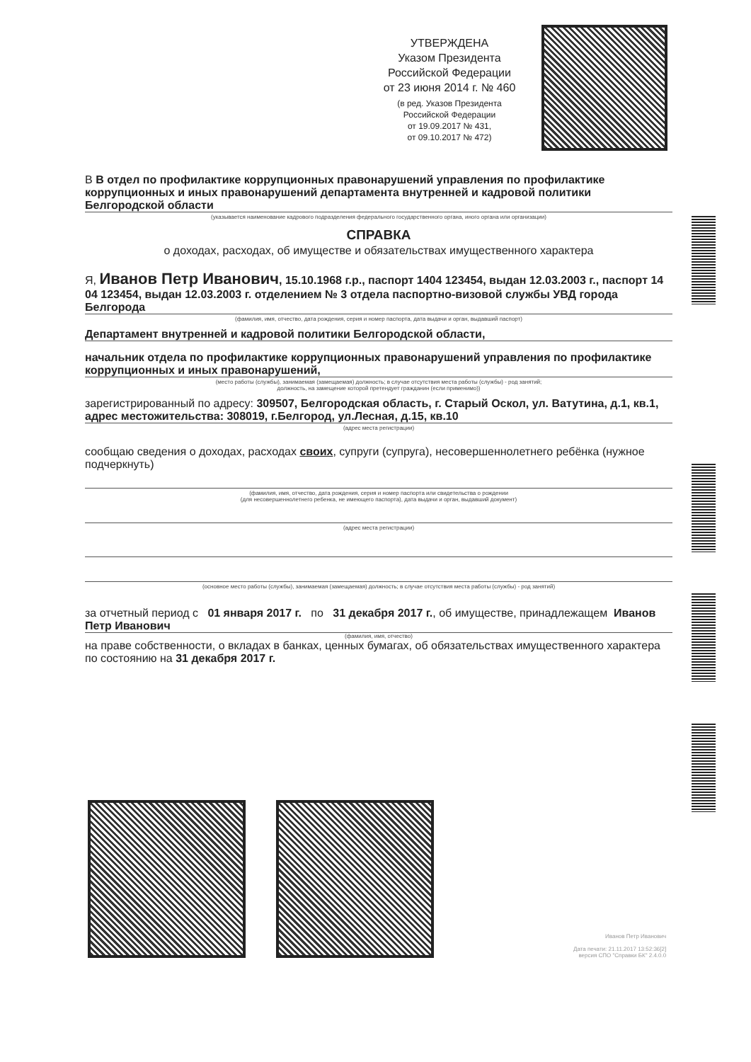УТВЕРЖДЕНА
Указом Президента
Российской Федерации
от 23 июня 2014 г. № 460
(в ред. Указов Президента
Российской Федерации
от 19.09.2017 № 431,
от 09.10.2017 № 472)
В В отдел по профилактике коррупционных правонарушений управления по профилактике коррупционных и иных правонарушений департамента внутренней и кадровой политики Белгородской области
(указывается наименование кадрового подразделения федерального государственного органа, иного органа или организации)
СПРАВКА
о доходах, расходах, об имуществе и обязательствах имущественного характера
Я, Иванов Петр Иванович, 15.10.1968 г.р., паспорт 1404 123454, выдан 12.03.2003 г., паспорт 14 04 123454, выдан 12.03.2003 г. отделением № 3 отдела паспортно-визовой службы УВД города Белгорода
(фамилия, имя, отчество, дата рождения, серия и номер паспорта, дата выдачи и орган, выдавший паспорт)
Департамент внутренней и кадровой политики Белгородской области,
начальник отдела по профилактике коррупционных правонарушений управления по профилактике коррупционных и иных правонарушений,
(место работы (службы), занимаемая (замещаемая) должность; в случае отсутствия места работы (службы) - род занятий;
должность, на замещение которой претендует гражданин (если применимо))
зарегистрированный по адресу: 309507, Белгородская область, г. Старый Оскол, ул. Ватутина, д.1, кв.1, адрес местожительства: 308019, г.Белгород, ул.Лесная, д.15, кв.10
(адрес места регистрации)
сообщаю сведения о доходах, расходах своих, супруги (супруга), несовершеннолетнего ребёнка (нужное подчеркнуть)
(фамилия, имя, отчество, дата рождения, серия и номер паспорта или свидетельства о рождении
(для несовершеннолетнего ребенка, не имеющего паспорта), дата выдачи и орган, выдавший документ)
(адрес места регистрации)
(основное место работы (службы), занимаемая (замещаемая) должность; в случае отсутствия места работы (службы) - род занятий)
за отчетный период с 01 января 2017 г. по 31 декабря 2017 г., об имуществе, принадлежащем Иванов Петр Иванович
(фамилия, имя, отчество)
на праве собственности, о вкладах в банках, ценных бумагах, об обязательствах имущественного характера по состоянию на 31 декабря 2017 г.
Иванов Петр Иванович
Дата печати: 21.11.2017 13:52:36[2]
версия СПО "Справки БК" 2.4.0.0